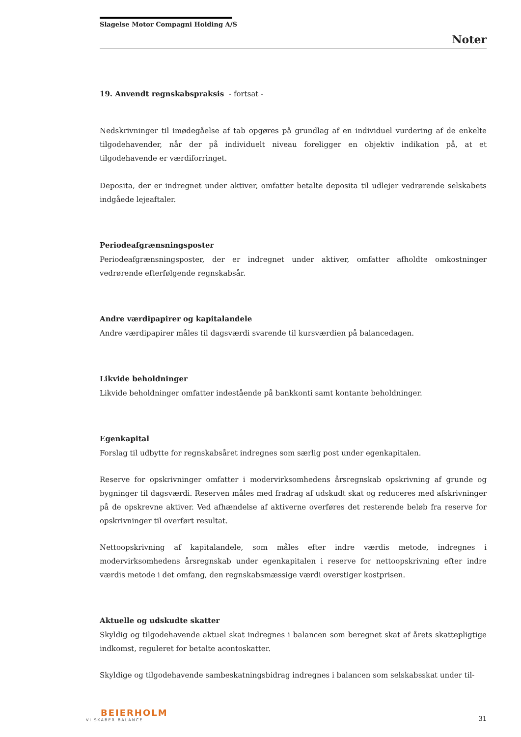Slagelse Motor Compagni Holding A/S
Noter
19. Anvendt regnskabspraksis - fortsat -
Nedskrivninger til imødegåelse af tab opgøres på grundlag af en individuel vurdering af de enkelte tilgodehavender, når der på individuelt niveau foreligger en objektiv indikation på, at et tilgodehavende er værdiforringet.
Deposita, der er indregnet under aktiver, omfatter betalte deposita til udlejer vedrørende selskabets indgåede lejeaftaler.
Periodeafgrænsningsposter
Periodeafgrænsningsposter, der er indregnet under aktiver, omfatter afholdte omkostninger vedrørende efterfølgende regnskabsår.
Andre værdipapirer og kapitalandele
Andre værdipapirer måles til dagsværdi svarende til kursværdien på balancedagen.
Likvide beholdninger
Likvide beholdninger omfatter indestående på bankkonti samt kontante beholdninger.
Egenkapital
Forslag til udbytte for regnskabsåret indregnes som særlig post under egenkapitalen.
Reserve for opskrivninger omfatter i modervirksomhedens årsregnskab opskrivning af grunde og bygninger til dagsværdi. Reserven måles med fradrag af udskudt skat og reduceres med afskrivninger på de opskrevne aktiver. Ved afhændelse af aktiverne overføres det resterende beløb fra reserve for opskrivninger til overført resultat.
Nettoopskrivning af kapitalandele, som måles efter indre værdis metode, indregnes i modervirksomhedens årsregnskab under egenkapitalen i reserve for nettoopskrivning efter indre værdis metode i det omfang, den regnskabsmæssige værdi overstiger kostprisen.
Aktuelle og udskudte skatter
Skyldig og tilgodehavende aktuel skat indregnes i balancen som beregnet skat af årets skattepligtige indkomst, reguleret for betalte acontoskatter.
Skyldige og tilgodehavende sambeskatningsbidrag indregnes i balancen som selskabsskat under til-
BEIERHOLM
VI SKABER BALANCE
31